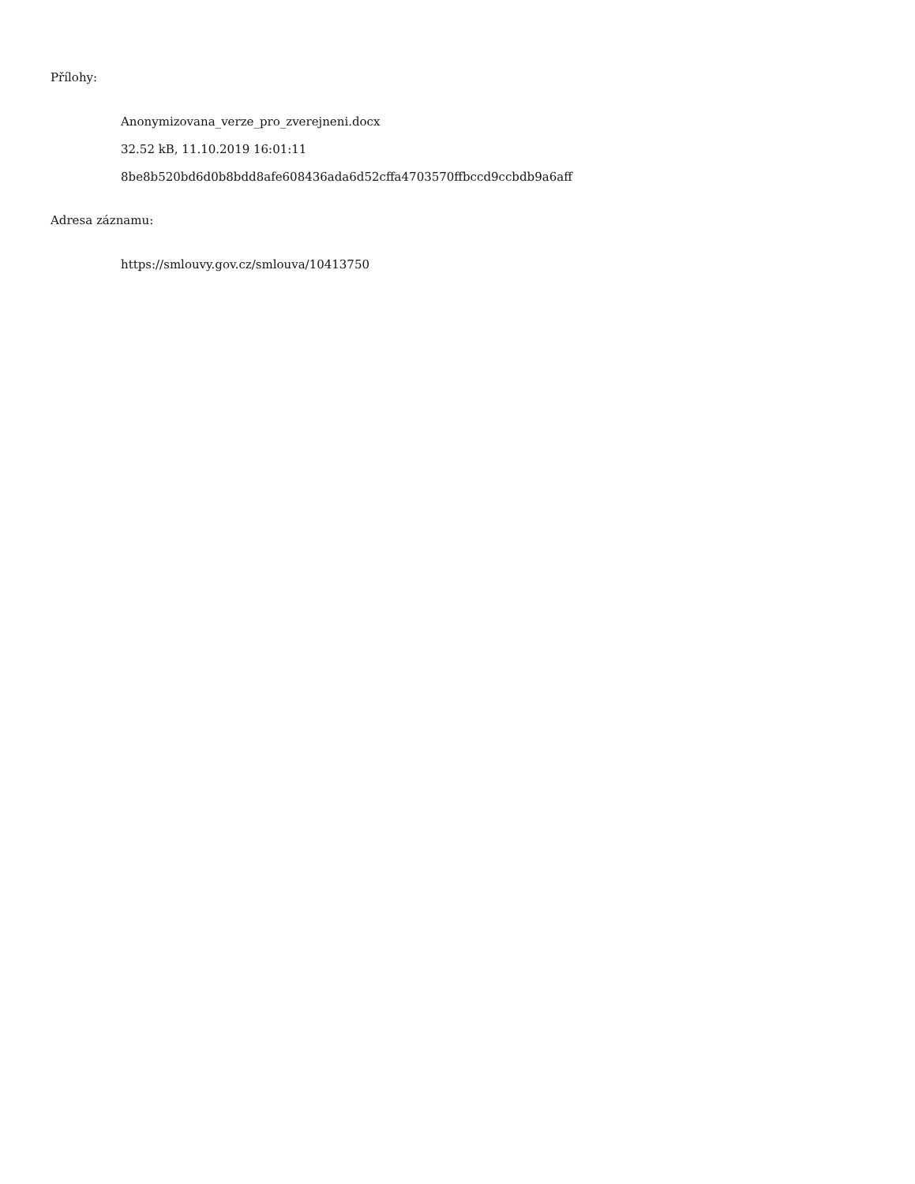Přílohy:
Anonymizovana_verze_pro_zverejneni.docx
32.52 kB, 11.10.2019 16:01:11
8be8b520bd6d0b8bdd8afe608436ada6d52cffa4703570ffbccd9ccbdb9a6aff
Adresa záznamu:
https://smlouvy.gov.cz/smlouva/10413750